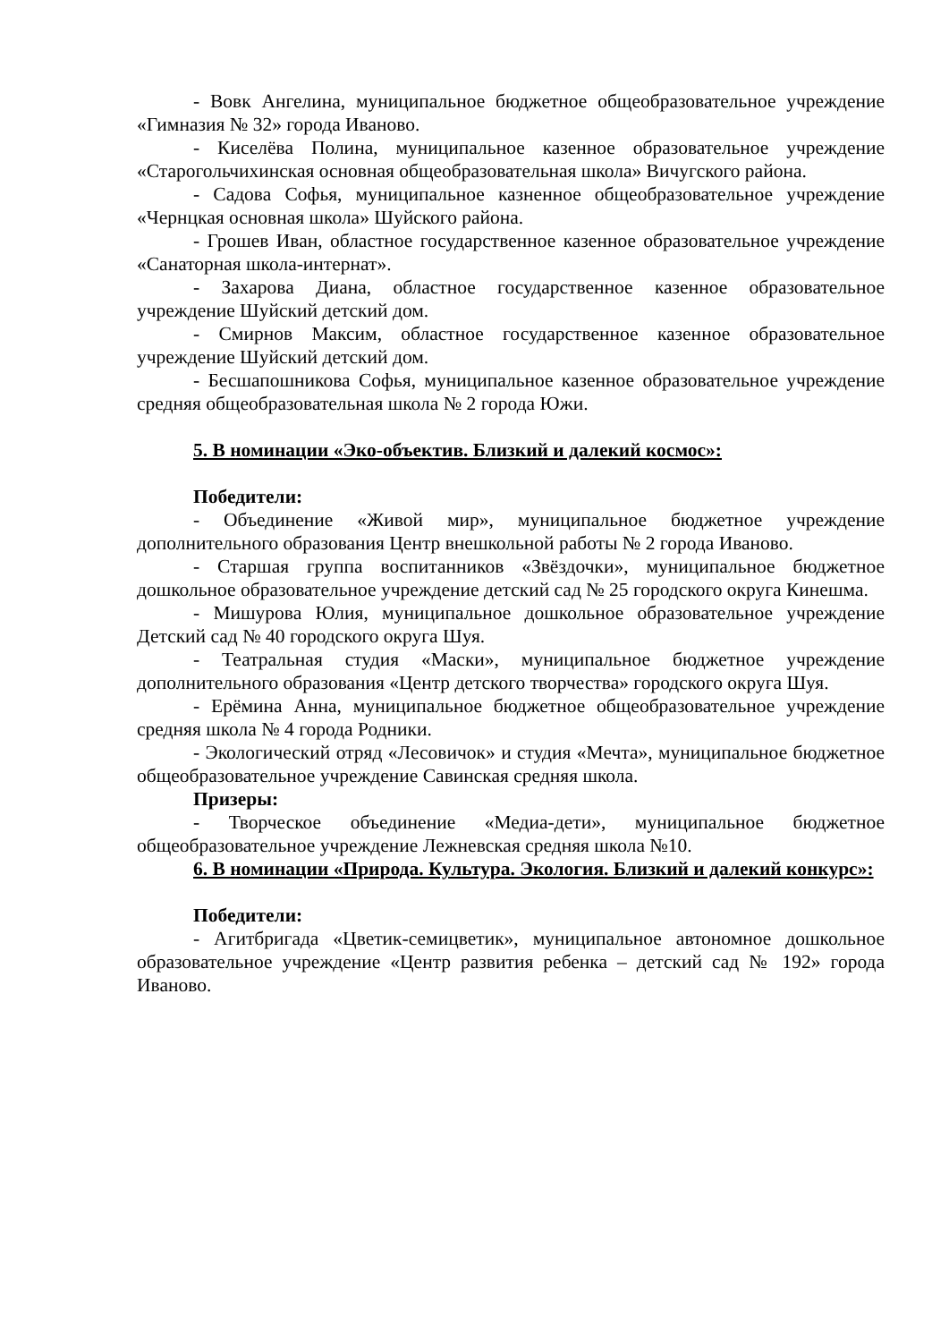- Вовк Ангелина, муниципальное бюджетное общеобразовательное учреждение «Гимназия № 32» города Иваново.
- Киселёва Полина, муниципальное казенное образовательное учреждение «Старогольчихинская основная общеобразовательная школа» Вичугского района.
- Садова Софья, муниципальное казненное общеобразовательное учреждение «Чернцкая основная школа» Шуйского района.
- Грошев Иван, областное государственное казенное образовательное учреждение «Санаторная школа-интернат».
- Захарова Диана, областное государственное казенное образовательное учреждение Шуйский детский дом.
- Смирнов Максим, областное государственное казенное образовательное учреждение Шуйский детский дом.
- Бесшапошникова Софья, муниципальное казенное образовательное учреждение средняя общеобразовательная школа № 2 города Южи.
5. В номинации «Эко-объектив. Близкий и далекий космос»:
Победители:
- Объединение «Живой мир», муниципальное бюджетное учреждение дополнительного образования Центр внешкольной работы № 2 города Иваново.
- Старшая группа воспитанников «Звёздочки», муниципальное бюджетное дошкольное образовательное учреждение детский сад № 25 городского округа Кинешма.
- Мишурова Юлия, муниципальное дошкольное образовательное учреждение Детский сад № 40 городского округа Шуя.
- Театральная студия «Маски», муниципальное бюджетное учреждение дополнительного образования «Центр детского творчества» городского округа Шуя.
- Ерёмина Анна, муниципальное бюджетное общеобразовательное учреждение средняя школа № 4 города Родники.
- Экологический отряд «Лесовичок» и студия «Мечта», муниципальное бюджетное общеобразовательное учреждение Савинская средняя школа.
Призеры:
- Творческое объединение «Медиа-дети», муниципальное бюджетное общеобразовательное учреждение Лежневская средняя школа №10.
6. В номинации «Природа. Культура. Экология. Близкий и далекий конкурс»:
Победители:
- Агитбригада «Цветик-семицветик», муниципальное автономное дошкольное образовательное учреждение «Центр развития ребенка – детский сад № 192» города Иваново.